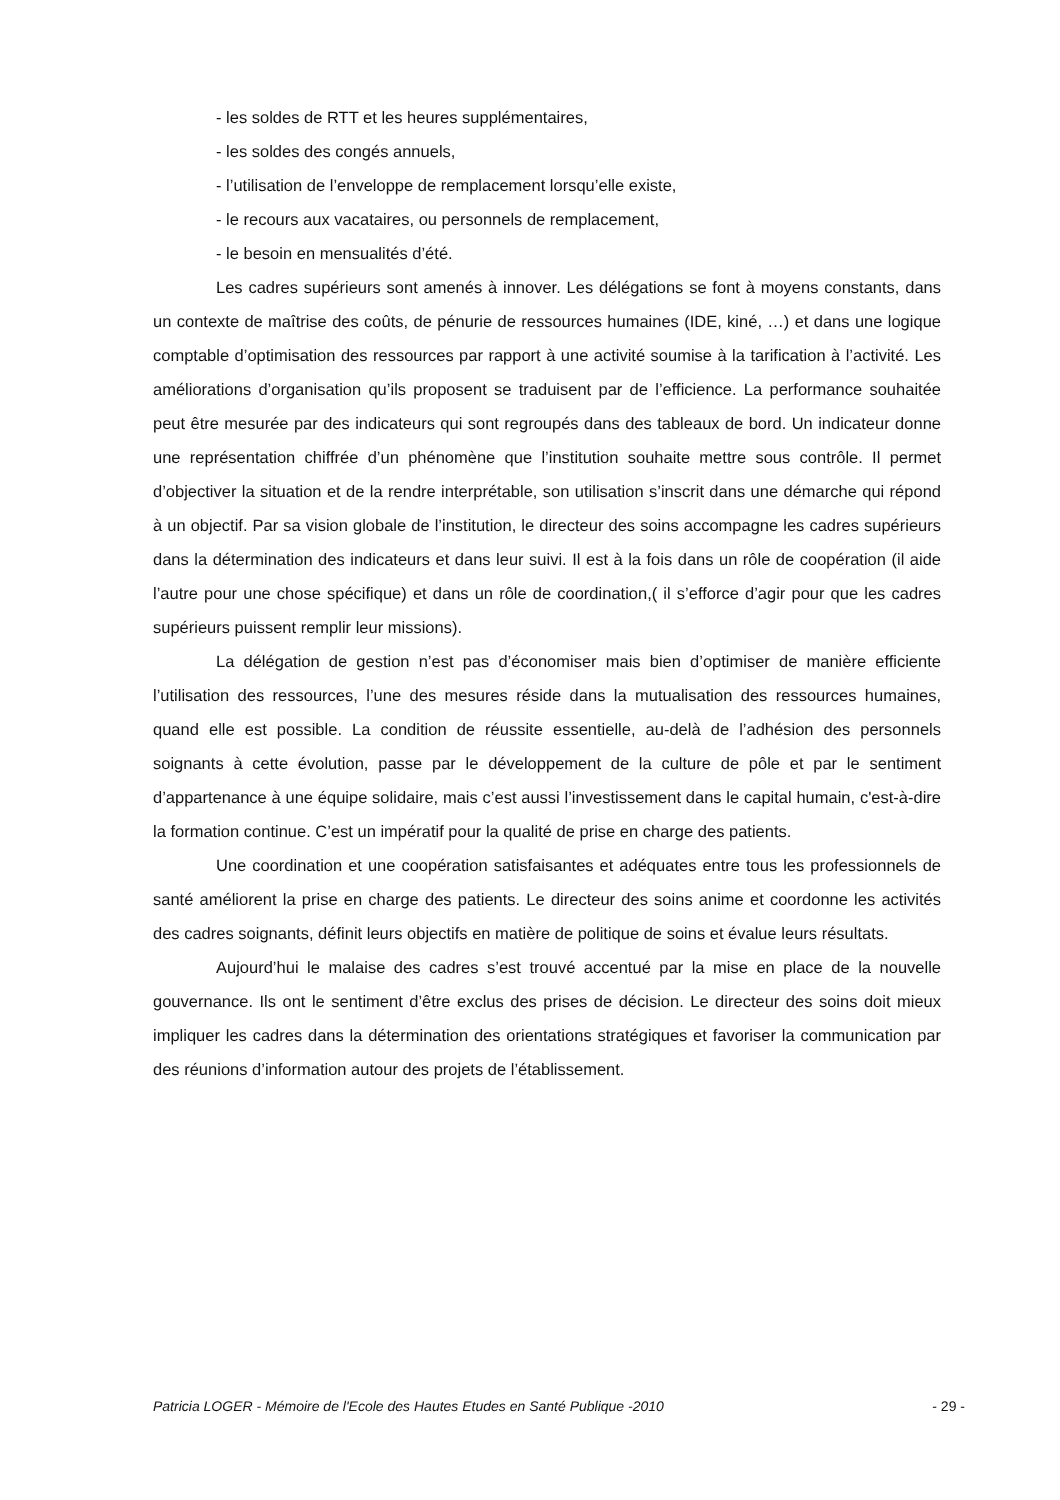- les soldes de RTT et les heures supplémentaires,
- les soldes des congés annuels,
- l’utilisation de l’enveloppe de remplacement lorsqu’elle existe,
- le recours aux vacataires, ou personnels de remplacement,
- le besoin en mensualités d’été.
Les cadres supérieurs sont amenés à innover. Les délégations se font à moyens constants, dans un contexte de maîtrise des coûts, de pénurie de ressources humaines (IDE, kiné, …) et dans une logique comptable d’optimisation des ressources par rapport à une activité soumise à la tarification à l’activité. Les améliorations d’organisation qu’ils proposent se traduisent par de l’efficience. La performance souhaitée peut être mesurée par des indicateurs qui sont regroupés dans des tableaux de bord. Un indicateur donne une représentation chiffrée d’un phénomène que l’institution souhaite mettre sous contrôle. Il permet d’objectiver la situation et de la rendre interprétable, son utilisation s’inscrit dans une démarche qui répond à un objectif. Par sa vision globale de l’institution, le directeur des soins accompagne les cadres supérieurs dans la détermination des indicateurs et dans leur suivi. Il est à la fois dans un rôle de coopération (il aide l’autre pour une chose spécifique) et dans un rôle de coordination,( il s’efforce d’agir pour que les cadres supérieurs puissent remplir leur missions).
La délégation de gestion n’est pas d’économiser mais bien d’optimiser de manière efficiente l’utilisation des ressources, l’une des mesures réside dans la mutualisation des ressources humaines, quand elle est possible. La condition de réussite essentielle, au-delà de l’adhésion des personnels soignants à cette évolution, passe par le développement de la culture de pôle et par le sentiment d’appartenance à une équipe solidaire, mais c’est aussi l’investissement dans le capital humain, c'est-à-dire la formation continue. C’est un impératif pour la qualité de prise en charge des patients.
Une coordination et une coopération satisfaisantes et adéquates entre tous les professionnels de santé améliorent la prise en charge des patients. Le directeur des soins anime et coordonne les activités des cadres soignants, définit leurs objectifs en matière de politique de soins et évalue leurs résultats.
Aujourd’hui le malaise des cadres s’est trouvé accentué par la mise en place de la nouvelle gouvernance. Ils ont le sentiment d’être exclus des prises de décision. Le directeur des soins doit mieux impliquer les cadres dans la détermination des orientations stratégiques et favoriser la communication par des réunions d’information autour des projets de l’établissement.
Patricia LOGER - Mémoire de l'Ecole des Hautes Etudes en Santé Publique -2010 - 29 -